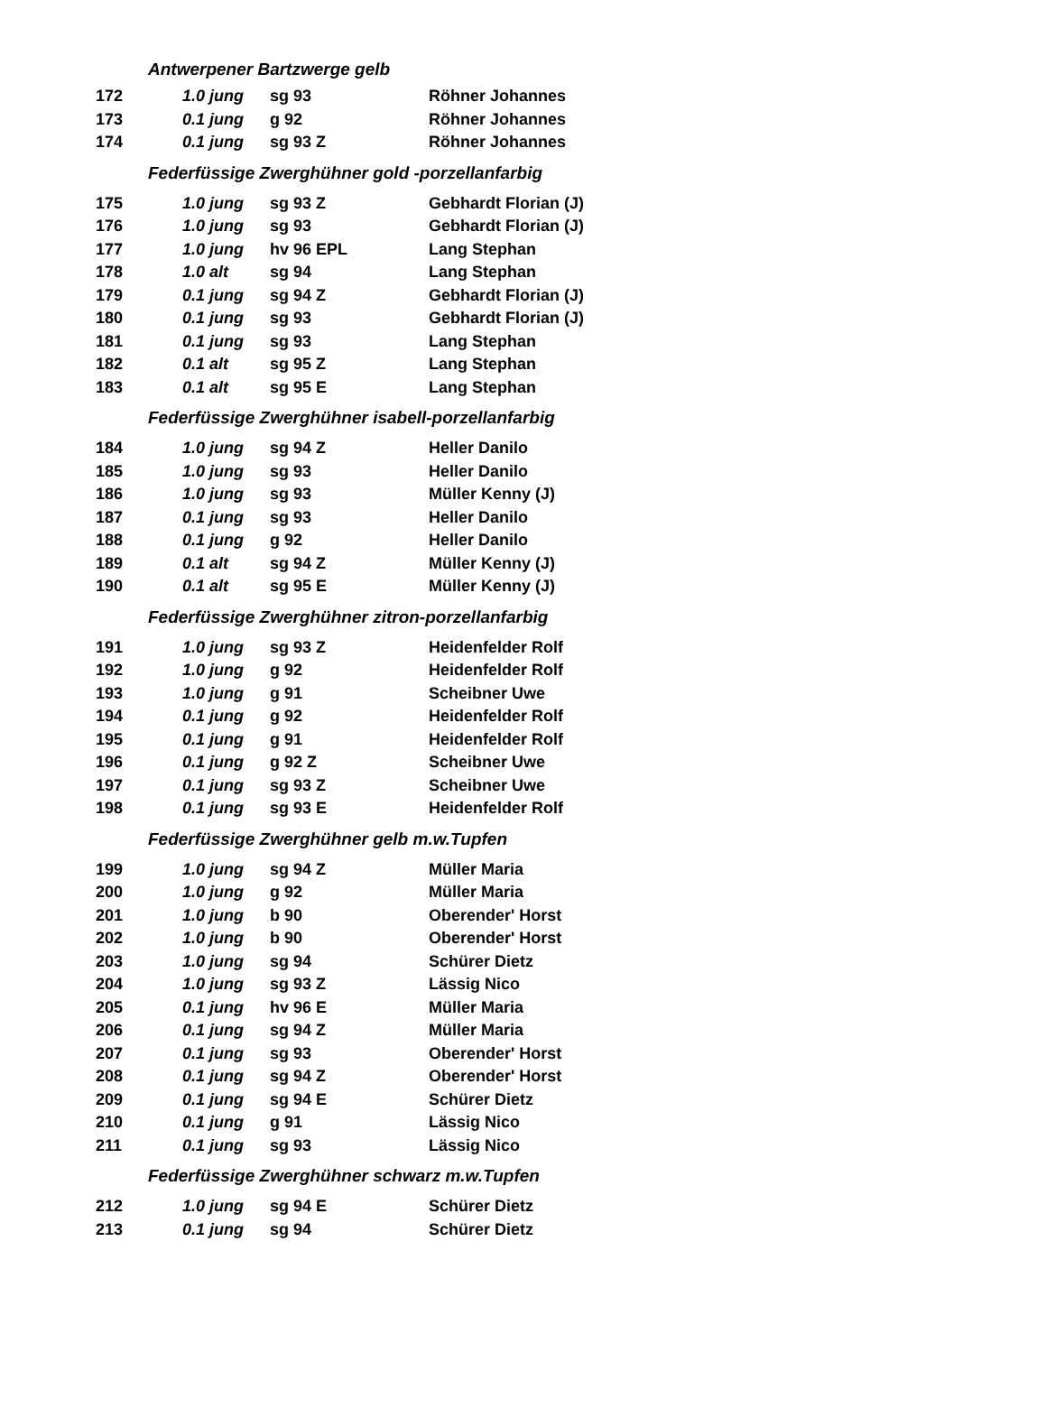| Antwerpener Bartzwerge gelb | | | |
| 172 | 1.0 jung | sg 93 | Röhner Johannes |
| 173 | 0.1 jung | g 92 | Röhner Johannes |
| 174 | 0.1 jung | sg 93 Z | Röhner Johannes |
| Federfüssige Zwerghühner gold -porzellanfarbig | | | |
| 175 | 1.0 jung | sg 93 Z | Gebhardt Florian (J) |
| 176 | 1.0 jung | sg 93 | Gebhardt Florian (J) |
| 177 | 1.0 jung | hv 96 EPL | Lang Stephan |
| 178 | 1.0 alt | sg 94 | Lang Stephan |
| 179 | 0.1 jung | sg 94 Z | Gebhardt Florian (J) |
| 180 | 0.1 jung | sg 93 | Gebhardt Florian (J) |
| 181 | 0.1 jung | sg 93 | Lang Stephan |
| 182 | 0.1 alt | sg 95 Z | Lang Stephan |
| 183 | 0.1 alt | sg 95 E | Lang Stephan |
| Federfüssige Zwerghühner isabell-porzellanfarbig | | | |
| 184 | 1.0 jung | sg 94 Z | Heller Danilo |
| 185 | 1.0 jung | sg 93 | Heller Danilo |
| 186 | 1.0 jung | sg 93 | Müller Kenny (J) |
| 187 | 0.1 jung | sg 93 | Heller Danilo |
| 188 | 0.1 jung | g 92 | Heller Danilo |
| 189 | 0.1 alt | sg 94 Z | Müller Kenny (J) |
| 190 | 0.1 alt | sg 95 E | Müller Kenny (J) |
| Federfüssige Zwerghühner zitron-porzellanfarbig | | | |
| 191 | 1.0 jung | sg 93 Z | Heidenfelder Rolf |
| 192 | 1.0 jung | g 92 | Heidenfelder Rolf |
| 193 | 1.0 jung | g 91 | Scheibner Uwe |
| 194 | 0.1 jung | g 92 | Heidenfelder Rolf |
| 195 | 0.1 jung | g 91 | Heidenfelder Rolf |
| 196 | 0.1 jung | g 92 Z | Scheibner Uwe |
| 197 | 0.1 jung | sg 93 Z | Scheibner Uwe |
| 198 | 0.1 jung | sg 93 E | Heidenfelder Rolf |
| Federfüssige Zwerghühner gelb m.w.Tupfen | | | |
| 199 | 1.0 jung | sg 94 Z | Müller Maria |
| 200 | 1.0 jung | g 92 | Müller Maria |
| 201 | 1.0 jung | b 90 | Oberender' Horst |
| 202 | 1.0 jung | b 90 | Oberender' Horst |
| 203 | 1.0 jung | sg 94 | Schürer Dietz |
| 204 | 1.0 jung | sg 93 Z | Lässig Nico |
| 205 | 0.1 jung | hv 96 E | Müller Maria |
| 206 | 0.1 jung | sg 94 Z | Müller Maria |
| 207 | 0.1 jung | sg 93 | Oberender' Horst |
| 208 | 0.1 jung | sg 94 Z | Oberender' Horst |
| 209 | 0.1 jung | sg 94 E | Schürer Dietz |
| 210 | 0.1 jung | g 91 | Lässig Nico |
| 211 | 0.1 jung | sg 93 | Lässig Nico |
| Federfüssige Zwerghühner schwarz m.w.Tupfen | | | |
| 212 | 1.0 jung | sg 94 E | Schürer Dietz |
| 213 | 0.1 jung | sg 94 | Schürer Dietz |